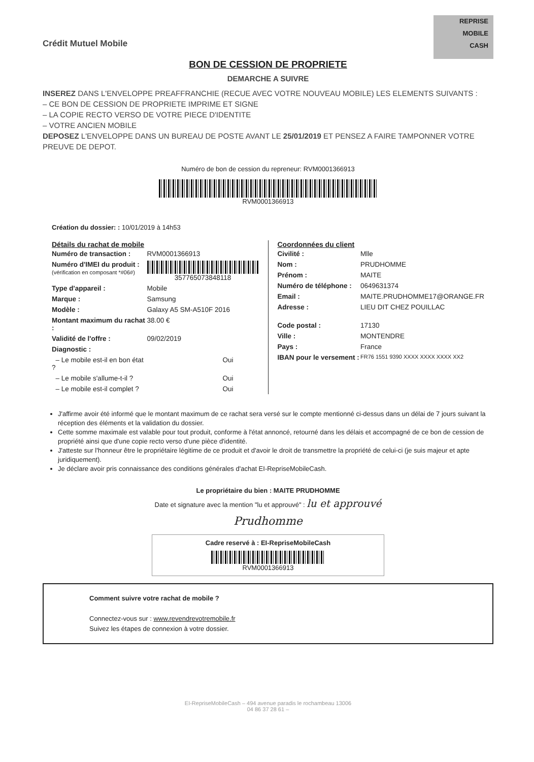Crédit Mutuel Mobile
REPRISE
MOBILE
CASH
BON DE CESSION DE PROPRIETE
DEMARCHE A SUIVRE
INSEREZ DANS L'ENVELOPPE PREAFFRANCHIE (RECUE AVEC VOTRE NOUVEAU MOBILE) LES ELEMENTS SUIVANTS :
– CE BON DE CESSION DE PROPRIETE IMPRIME ET SIGNE
– LA COPIE RECTO VERSO DE VOTRE PIECE D'IDENTITE
– VOTRE ANCIEN MOBILE
DEPOSEZ L'ENVELOPPE DANS UN BUREAU DE POSTE AVANT LE 25/01/2019 ET PENSEZ A FAIRE TAMPONNER VOTRE PREUVE DE DEPOT.
Numéro de bon de cession du repreneur: RVM0001366913
RVM0001366913
Création du dossier: : 10/01/2019 à 14h53
Détails du rachat de mobile
| Numéro de transaction : | RVM0001366913 |
| Numéro d'IMEI du produit : (vérification en composant *#06#) | 357765073848118 |
| Type d'appareil : | Mobile |
| Marque : | Samsung |
| Modèle : | Galaxy A5 SM-A510F 2016 |
| Montant maximum du rachat : | 38.00 € |
| Validité de l'offre : | 09/02/2019 |
| Diagnostic : | |
| – Le mobile est-il en bon état ? | Oui |
| – Le mobile s'allume-t-il ? | Oui |
| – Le mobile est-il complet ? | Oui |
Coordonnées du client
| Civilité : | Mlle |
| Nom : | PRUDHOMME |
| Prénom : | MAITE |
| Numéro de téléphone : | 0649631374 |
| Email : | MAITE.PRUDHOMME17@ORANGE.FR |
| Adresse : | LIEU DIT CHEZ POUILLAC |
| Code postal : | 17130 |
| Ville : | MONTENDRE |
| Pays : | France |
| IBAN pour le versement : | FR76 1551 9390 XXXX XXXX XXXX XX2 |
J'affirme avoir été informé que le montant maximum de ce rachat sera versé sur le compte mentionné ci-dessus dans un délai de 7 jours suivant la réception des éléments et la validation du dossier.
Cette somme maximale est valable pour tout produit, conforme à l'état annoncé, retourné dans les délais et accompagné de ce bon de cession de propriété ainsi que d'une copie recto verso d'une pièce d'identité.
J'atteste sur l'honneur être le propriétaire légitime de ce produit et d'avoir le droit de transmettre la propriété de celui-ci (je suis majeur et apte juridiquement).
Je déclare avoir pris connaissance des conditions générales d'achat EI-RepriseMobileCash.
Le propriétaire du bien : MAITE PRUDHOMME
Date et signature avec la mention "lu et approuvé" : lu et approuvé
Prudhomme
Cadre reservé à : EI-RepriseMobileCash
RVM0001366913
Comment suivre votre rachat de mobile ?
Connectez-vous sur : www.revendrevotremobile.fr
Suivez les étapes de connexion à votre dossier.
EI-RepriseMobileCash – 494 avenue paradis le rochambeau 13006
04 86 37 28 61 –